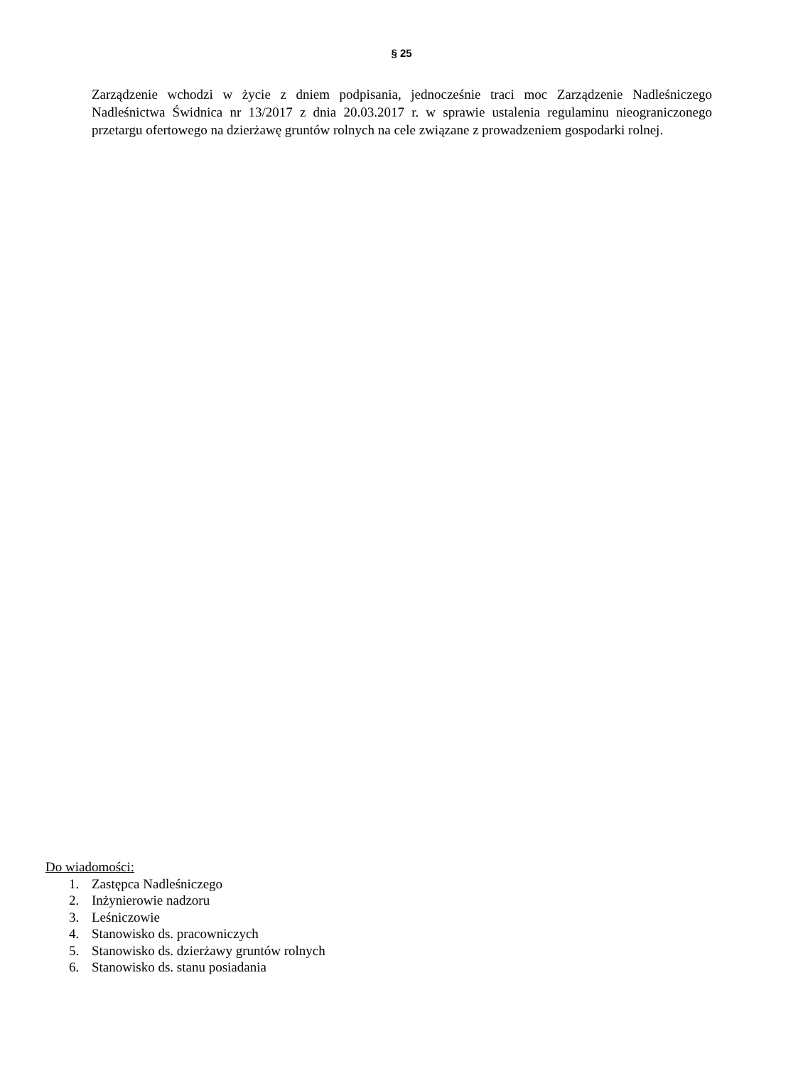§ 25
Zarządzenie wchodzi w życie z dniem podpisania, jednocześnie traci moc Zarządzenie Nadleśniczego Nadleśnictwa Świdnica nr 13/2017 z dnia 20.03.2017 r. w sprawie ustalenia regulaminu nieograniczonego przetargu ofertowego na dzierżawę gruntów rolnych na cele związane z prowadzeniem gospodarki rolnej.
Do wiadomości:
1. Zastępca Nadleśniczego
2. Inżynierowie nadzoru
3. Leśniczowie
4. Stanowisko ds. pracowniczych
5. Stanowisko ds. dzierżawy gruntów rolnych
6. Stanowisko ds. stanu posiadania